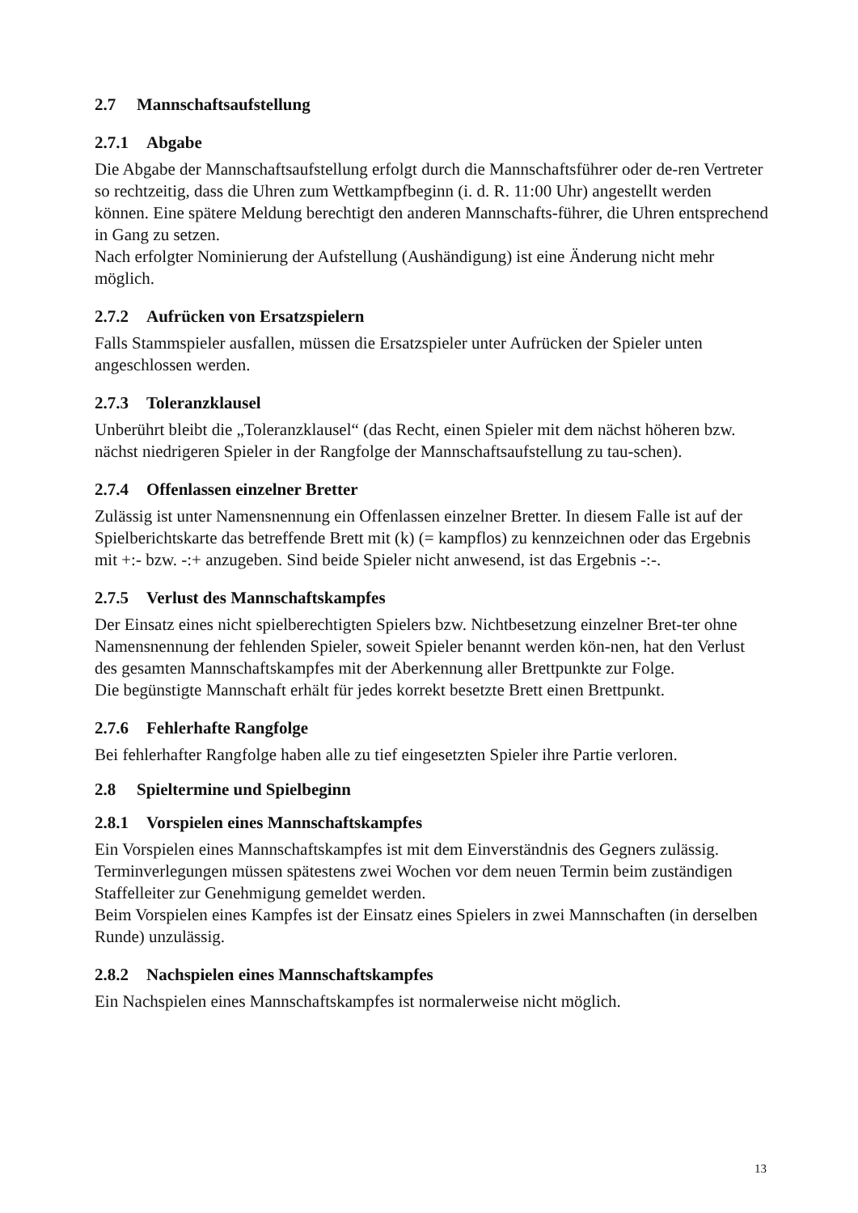2.7 Mannschaftsaufstellung
2.7.1 Abgabe
Die Abgabe der Mannschaftsaufstellung erfolgt durch die Mannschaftsführer oder de-ren Vertreter so rechtzeitig, dass die Uhren zum Wettkampfbeginn (i. d. R. 11:00 Uhr) angestellt werden können. Eine spätere Meldung berechtigt den anderen Mannschafts-führer, die Uhren entsprechend in Gang zu setzen.
Nach erfolgter Nominierung der Aufstellung (Aushändigung) ist eine Änderung nicht mehr möglich.
2.7.2 Aufrücken von Ersatzspielern
Falls Stammspieler ausfallen, müssen die Ersatzspieler unter Aufrücken der Spieler unten angeschlossen werden.
2.7.3 Toleranzklausel
Unberührt bleibt die „Toleranzklausel“ (das Recht, einen Spieler mit dem nächst höheren bzw. nächst niedrigeren Spieler in der Rangfolge der Mannschaftsaufstellung zu tau-schen).
2.7.4 Offenlassen einzelner Bretter
Zulässig ist unter Namensnennung ein Offenlassen einzelner Bretter. In diesem Falle ist auf der Spielberichtskarte das betreffende Brett mit (k) (= kampflos) zu kennzeichnen oder das Ergebnis mit +:- bzw. -:+ anzugeben. Sind beide Spieler nicht anwesend, ist das Ergebnis -:-.
2.7.5 Verlust des Mannschaftskampfes
Der Einsatz eines nicht spielberechtigten Spielers bzw. Nichtbesetzung einzelner Bret-ter ohne Namensnennung der fehlenden Spieler, soweit Spieler benannt werden kön-nen, hat den Verlust des gesamten Mannschaftskampfes mit der Aberkennung aller Brettpunkte zur Folge.
Die begünstigte Mannschaft erhält für jedes korrekt besetzte Brett einen Brettpunkt.
2.7.6 Fehlerhafte Rangfolge
Bei fehlerhafter Rangfolge haben alle zu tief eingesetzten Spieler ihre Partie verloren.
2.8 Spieltermine und Spielbeginn
2.8.1 Vorspielen eines Mannschaftskampfes
Ein Vorspielen eines Mannschaftskampfes ist mit dem Einverständnis des Gegners zulässig. Terminverlegungen müssen spätestens zwei Wochen vor dem neuen Termin beim zuständigen Staffelleiter zur Genehmigung gemeldet werden.
Beim Vorspielen eines Kampfes ist der Einsatz eines Spielers in zwei Mannschaften (in derselben Runde) unzulässig.
2.8.2 Nachspielen eines Mannschaftskampfes
Ein Nachspielen eines Mannschaftskampfes ist normalerweise nicht möglich.
13